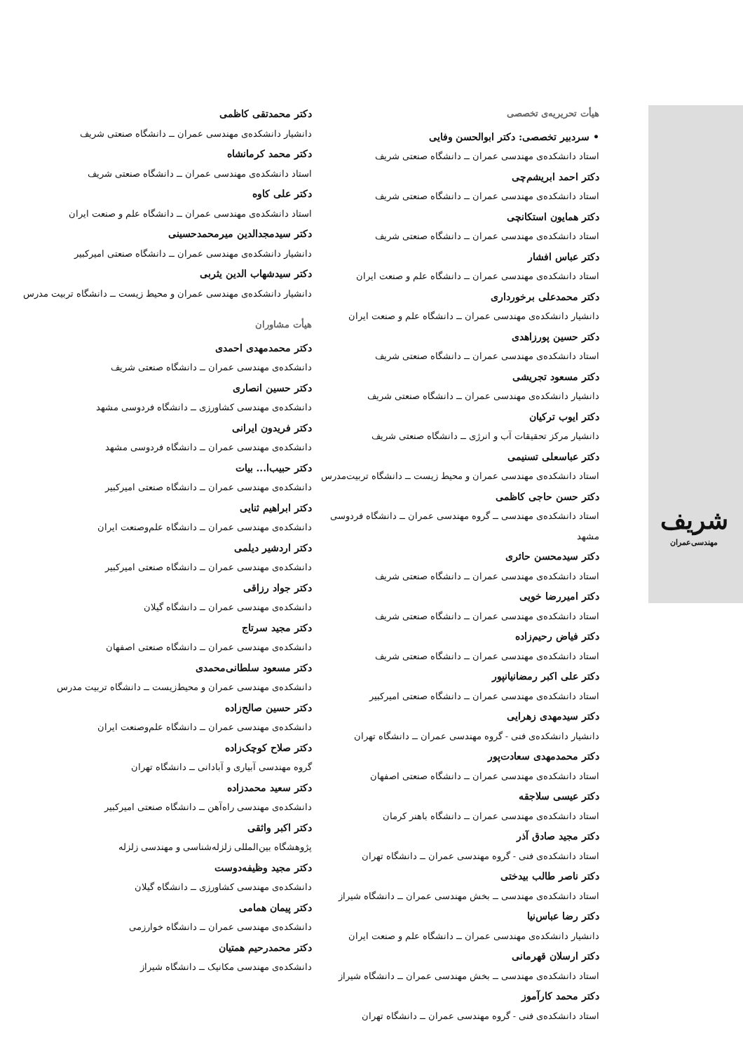شریف
مهندسی‌عمران
هیأت تحریریه‌ی تخصصی
• سردبیر تخصصی: دکتر ابوالحسن وفایی
استاد دانشکده‌ی مهندسی عمران ــ دانشگاه صنعتی شریف
دکتر احمد ابریشم‌چی
استاد دانشکده‌ی مهندسی عمران ــ دانشگاه صنعتی شریف
دکتر همایون استکانچی
استاد دانشکده‌ی مهندسی عمران ــ دانشگاه صنعتی شریف
دکتر عباس افشار
استاد دانشکده‌ی مهندسی عمران ــ دانشگاه علم و صنعت ایران
دکتر محمدعلی برخورداری
دانشیار دانشکده‌ی مهندسی عمران ــ دانشگاه علم و صنعت ایران
دکتر حسین پورزاهدی
استاد دانشکده‌ی مهندسی عمران ــ دانشگاه صنعتی شریف
دکتر مسعود تجریشی
دانشیار دانشکده‌ی مهندسی عمران ــ دانشگاه صنعتی شریف
دکتر ایوب ترکیان
دانشیار مرکز تحقیقات آب و انرژی ــ دانشگاه صنعتی شریف
دکتر عباسعلی تسنیمی
استاد دانشکده‌ی مهندسی عمران و محیط زیست ــ دانشگاه تربیت‌مدرس
دکتر حسن حاجی کاظمی
استاد دانشکده‌ی مهندسی ــ گروه مهندسی عمران ــ دانشگاه فردوسی مشهد
دکتر سیدمحسن حائری
استاد دانشکده‌ی مهندسی عمران ــ دانشگاه صنعتی شریف
دکتر امیررضا خویی
استاد دانشکده‌ی مهندسی عمران ــ دانشگاه صنعتی شریف
دکتر فیاض رحیم‌زاده
استاد دانشکده‌ی مهندسی عمران ــ دانشگاه صنعتی شریف
دکتر علی اکبر رمضانیانپور
استاد دانشکده‌ی مهندسی عمران ــ دانشگاه صنعتی امیرکبیر
دکتر سیدمهدی زهرایی
دانشیار دانشکده‌ی فنی - گروه مهندسی عمران ــ دانشگاه تهران
دکتر محمدمهدی سعادت‌پور
استاد دانشکده‌ی مهندسی عمران ــ دانشگاه صنعتی اصفهان
دکتر عیسی سلاجقه
استاد دانشکده‌ی مهندسی عمران ــ دانشگاه باهنر کرمان
دکتر مجید صادق آذر
استاد دانشکده‌ی فنی - گروه مهندسی عمران ــ دانشگاه تهران
دکتر ناصر طالب بیدختی
استاد دانشکده‌ی مهندسی ــ بخش مهندسی عمران ــ دانشگاه شیراز
دکتر رضا عباس‌نیا
دانشیار دانشکده‌ی مهندسی عمران ــ دانشگاه علم و صنعت ایران
دکتر ارسلان قهرمانی
استاد دانشکده‌ی مهندسی ــ بخش مهندسی عمران ــ دانشگاه شیراز
دکتر محمد کارآموز
استاد دانشکده‌ی فنی - گروه مهندسی عمران ــ دانشگاه تهران
دکتر محمدتقی کاظمی
دانشیار دانشکده‌ی مهندسی عمران ــ دانشگاه صنعتی شریف
دکتر محمد کرمانشاه
استاد دانشکده‌ی مهندسی عمران ــ دانشگاه صنعتی شریف
دکتر علی کاوه
استاد دانشکده‌ی مهندسی عمران ــ دانشگاه علم و صنعت ایران
دکتر سیدمجدالدین میرمحمدحسینی
دانشیار دانشکده‌ی مهندسی عمران ــ دانشگاه صنعتی امیرکبیر
دکتر سیدشهاب الدین یثربی
دانشیار دانشکده‌ی مهندسی عمران و محیط زیست ــ دانشگاه تربیت مدرس
هیأت مشاوران
دکتر محمدمهدی احمدی
دانشکده‌ی مهندسی عمران ــ دانشگاه صنعتی شریف
دکتر حسین انصاری
دانشکده‌ی مهندسی کشاورزی ــ دانشگاه فردوسی مشهد
دکتر فریدون ایرانی
دانشکده‌ی مهندسی عمران ــ دانشگاه فردوسی مشهد
دکتر حبیب‌ا... بیات
دانشکده‌ی مهندسی عمران ــ دانشگاه صنعتی امیرکبیر
دکتر ابراهیم ثنایی
دانشکده‌ی مهندسی عمران ــ دانشگاه علم‌وصنعت ایران
دکتر اردشیر دیلمی
دانشکده‌ی مهندسی عمران ــ دانشگاه صنعتی امیرکبیر
دکتر جواد رزاقی
دانشکده‌ی مهندسی عمران ــ دانشگاه گیلان
دکتر مجید سرتاج
دانشکده‌ی مهندسی عمران ــ دانشگاه صنعتی اصفهان
دکتر مسعود سلطانی‌محمدی
دانشکده‌ی مهندسی عمران و محیط‌زیست ــ دانشگاه تربیت مدرس
دکتر حسین صالح‌زاده
دانشکده‌ی مهندسی عمران ــ دانشگاه علم‌وصنعت ایران
دکتر صلاح کوچک‌زاده
گروه مهندسی آبیاری و آبادانی ــ دانشگاه تهران
دکتر سعید محمدزاده
دانشکده‌ی مهندسی راه‌آهن ــ دانشگاه صنعتی امیرکبیر
دکتر اکبر واثقی
پژوهشگاه بین‌المللی زلزله‌شناسی و مهندسی زلزله
دکتر مجید وظیفه‌دوست
دانشکده‌ی مهندسی کشاورزی ــ دانشگاه گیلان
دکتر پیمان همامی
دانشکده‌ی مهندسی عمران ــ دانشگاه خوارزمی
دکتر محمدرحیم همتیان
دانشکده‌ی مهندسی مکانیک ــ دانشگاه شیراز